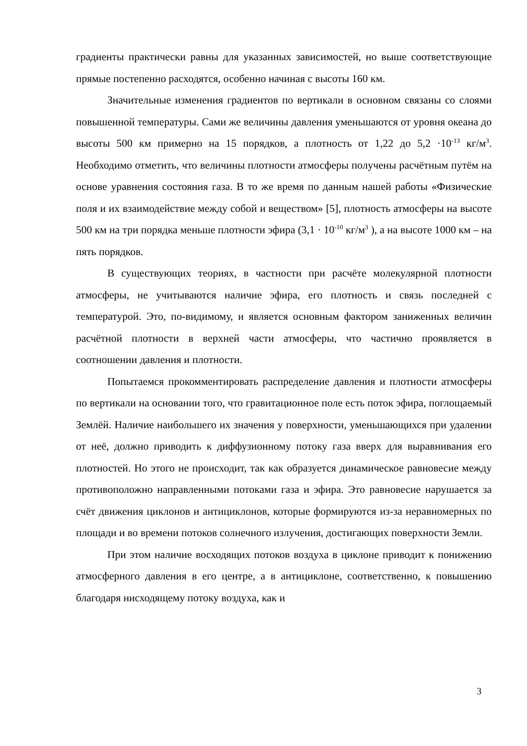градиенты практически равны для указанных зависимостей, но выше соответствующие прямые постепенно расходятся, особенно начиная с высоты 160 км.
Значительные изменения градиентов по вертикали в основном связаны со слоями повышенной температуры. Сами же величины давления уменьшаются от уровня океана до высоты 500 км примерно на 15 порядков, а плотность от 1,22 до 5,2 ·10<sup>-13</sup> кг/м<sup>3</sup>. Необходимо отметить, что величины плотности атмосферы получены расчётным путём на основе уравнения состояния газа. В то же время по данным нашей работы «Физические поля и их взаимодействие между собой и веществом» [5], плотность атмосферы на высоте 500 км на три порядка меньше плотности эфира (3,1 · 10<sup>-10</sup> кг/м<sup>3</sup> ), а на высоте 1000 км – на пять порядков.
В существующих теориях, в частности при расчёте молекулярной плотности атмосферы, не учитываются наличие эфира, его плотность и связь последней с температурой. Это, по-видимому, и является основным фактором заниженных величин расчётной плотности в верхней части атмосферы, что частично проявляется в соотношении давления и плотности.
Попытаемся прокомментировать распределение давления и плотности атмосферы по вертикали на основании того, что гравитационное поле есть поток эфира, поглощаемый Землёй. Наличие наибольшего их значения у поверхности, уменьшающихся при удалении от неё, должно приводить к диффузионному потоку газа вверх для выравнивания его плотностей. Но этого не происходит, так как образуется динамическое равновесие между противоположно направленными потоками газа и эфира. Это равновесие нарушается за счёт движения циклонов и антициклонов, которые формируются из-за неравномерных по площади и во времени потоков солнечного излучения, достигающих поверхности Земли.
При этом наличие восходящих потоков воздуха в циклоне приводит к понижению атмосферного давления в его центре, а в антициклоне, соответственно, к повышению благодаря нисходящему потоку воздуха, как и
3